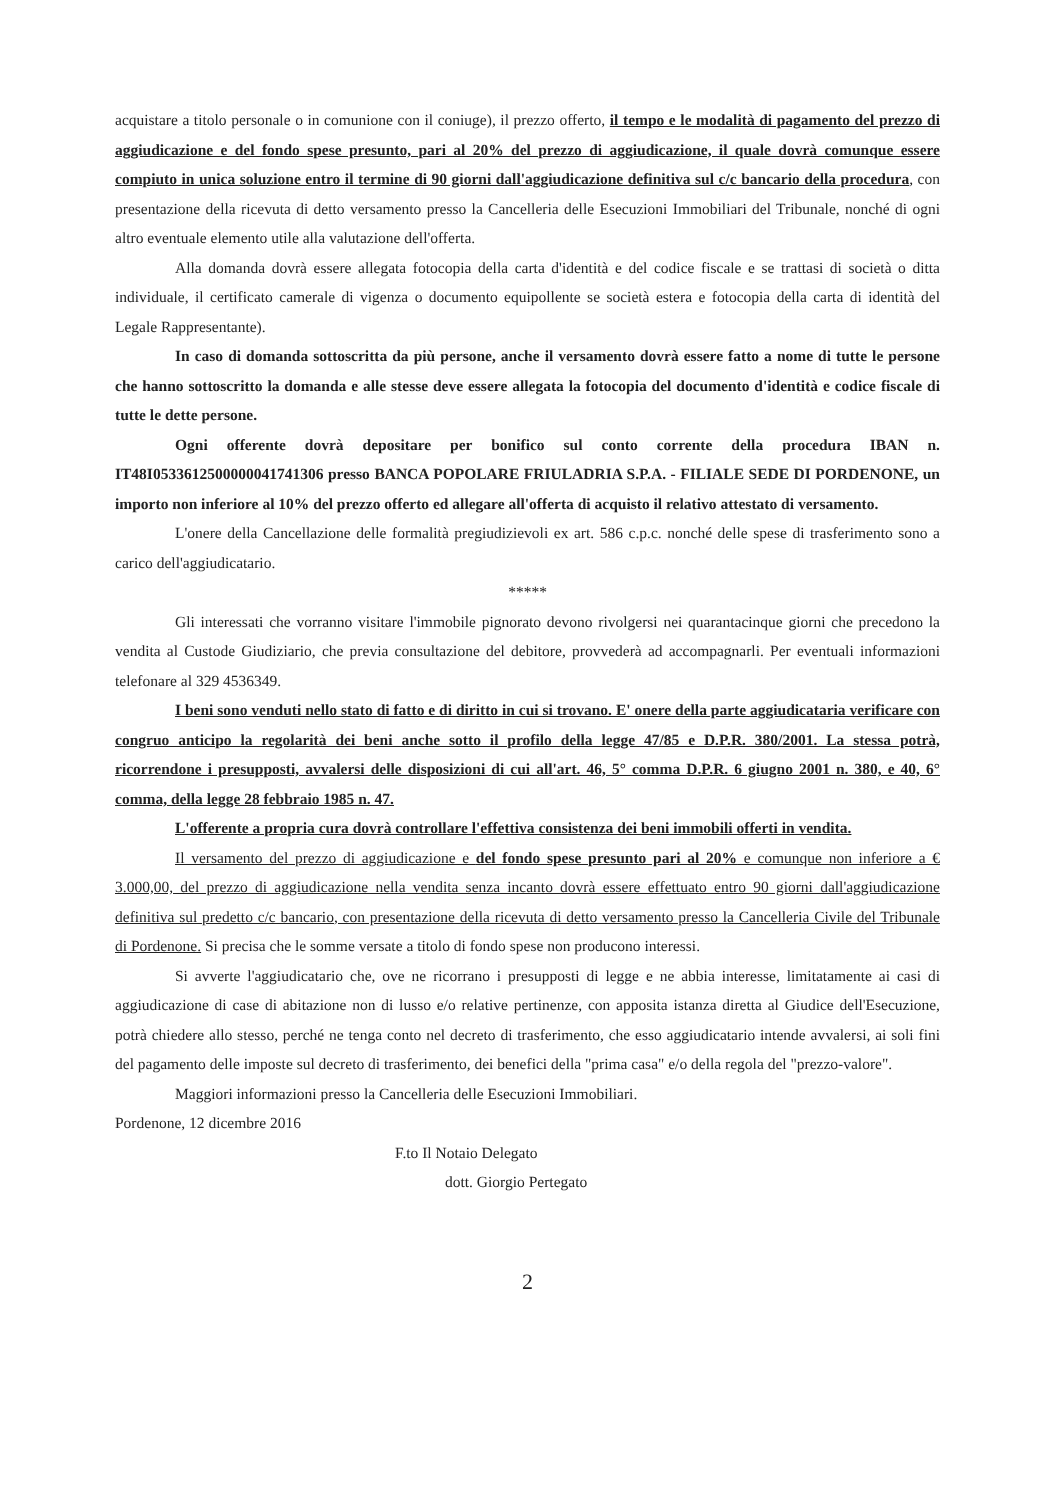acquistare a titolo personale o in comunione con il coniuge), il prezzo offerto, il tempo e le modalità di pagamento del prezzo di aggiudicazione e del fondo spese presunto, pari al 20% del prezzo di aggiudicazione, il quale dovrà comunque essere compiuto in unica soluzione entro il termine di 90 giorni dall'aggiudicazione definitiva sul c/c bancario della procedura, con presentazione della ricevuta di detto versamento presso la Cancelleria delle Esecuzioni Immobiliari del Tribunale, nonché di ogni altro eventuale elemento utile alla valutazione dell'offerta.
Alla domanda dovrà essere allegata fotocopia della carta d'identità e del codice fiscale e se trattasi di società o ditta individuale, il certificato camerale di vigenza o documento equipollente se società estera e fotocopia della carta di identità del Legale Rappresentante).
In caso di domanda sottoscritta da più persone, anche il versamento dovrà essere fatto a nome di tutte le persone che hanno sottoscritto la domanda e alle stesse deve essere allegata la fotocopia del documento d'identità e codice fiscale di tutte le dette persone.
Ogni offerente dovrà depositare per bonifico sul conto corrente della procedura IBAN n. IT48I0533612500000041741306 presso BANCA POPOLARE FRIULADRIA S.P.A. - FILIALE SEDE DI PORDENONE, un importo non inferiore al 10% del prezzo offerto ed allegare all'offerta di acquisto il relativo attestato di versamento.
L'onere della Cancellazione delle formalità pregiudizievoli ex art. 586 c.p.c. nonché delle spese di trasferimento sono a carico dell'aggiudicatario.
*****
Gli interessati che vorranno visitare l'immobile pignorato devono rivolgersi nei quarantacinque giorni che precedono la vendita al Custode Giudiziario, che previa consultazione del debitore, provvederà ad accompagnarli. Per eventuali informazioni telefonare al 329 4536349.
I beni sono venduti nello stato di fatto e di diritto in cui si trovano. E' onere della parte aggiudicataria verificare con congruo anticipo la regolarità dei beni anche sotto il profilo della legge 47/85 e D.P.R. 380/2001. La stessa potrà, ricorrendone i presupposti, avvalersi delle disposizioni di cui all'art. 46, 5° comma D.P.R. 6 giugno 2001 n. 380, e 40, 6° comma, della legge 28 febbraio 1985 n. 47.
L'offerente a propria cura dovrà controllare l'effettiva consistenza dei beni immobili offerti in vendita.
Il versamento del prezzo di aggiudicazione e del fondo spese presunto pari al 20% e comunque non inferiore a € 3.000,00, del prezzo di aggiudicazione nella vendita senza incanto dovrà essere effettuato entro 90 giorni dall'aggiudicazione definitiva sul predetto c/c bancario, con presentazione della ricevuta di detto versamento presso la Cancelleria Civile del Tribunale di Pordenone. Si precisa che le somme versate a titolo di fondo spese non producono interessi.
Si avverte l'aggiudicatario che, ove ne ricorrano i presupposti di legge e ne abbia interesse, limitatamente ai casi di aggiudicazione di case di abitazione non di lusso e/o relative pertinenze, con apposita istanza diretta al Giudice dell'Esecuzione, potrà chiedere allo stesso, perché ne tenga conto nel decreto di trasferimento, che esso aggiudicatario intende avvalersi, ai soli fini del pagamento delle imposte sul decreto di trasferimento, dei benefici della "prima casa" e/o della regola del "prezzo-valore".
Maggiori informazioni presso la Cancelleria delle Esecuzioni Immobiliari.
Pordenone, 12 dicembre 2016
F.to Il Notaio Delegato
dott. Giorgio Pertegato
2